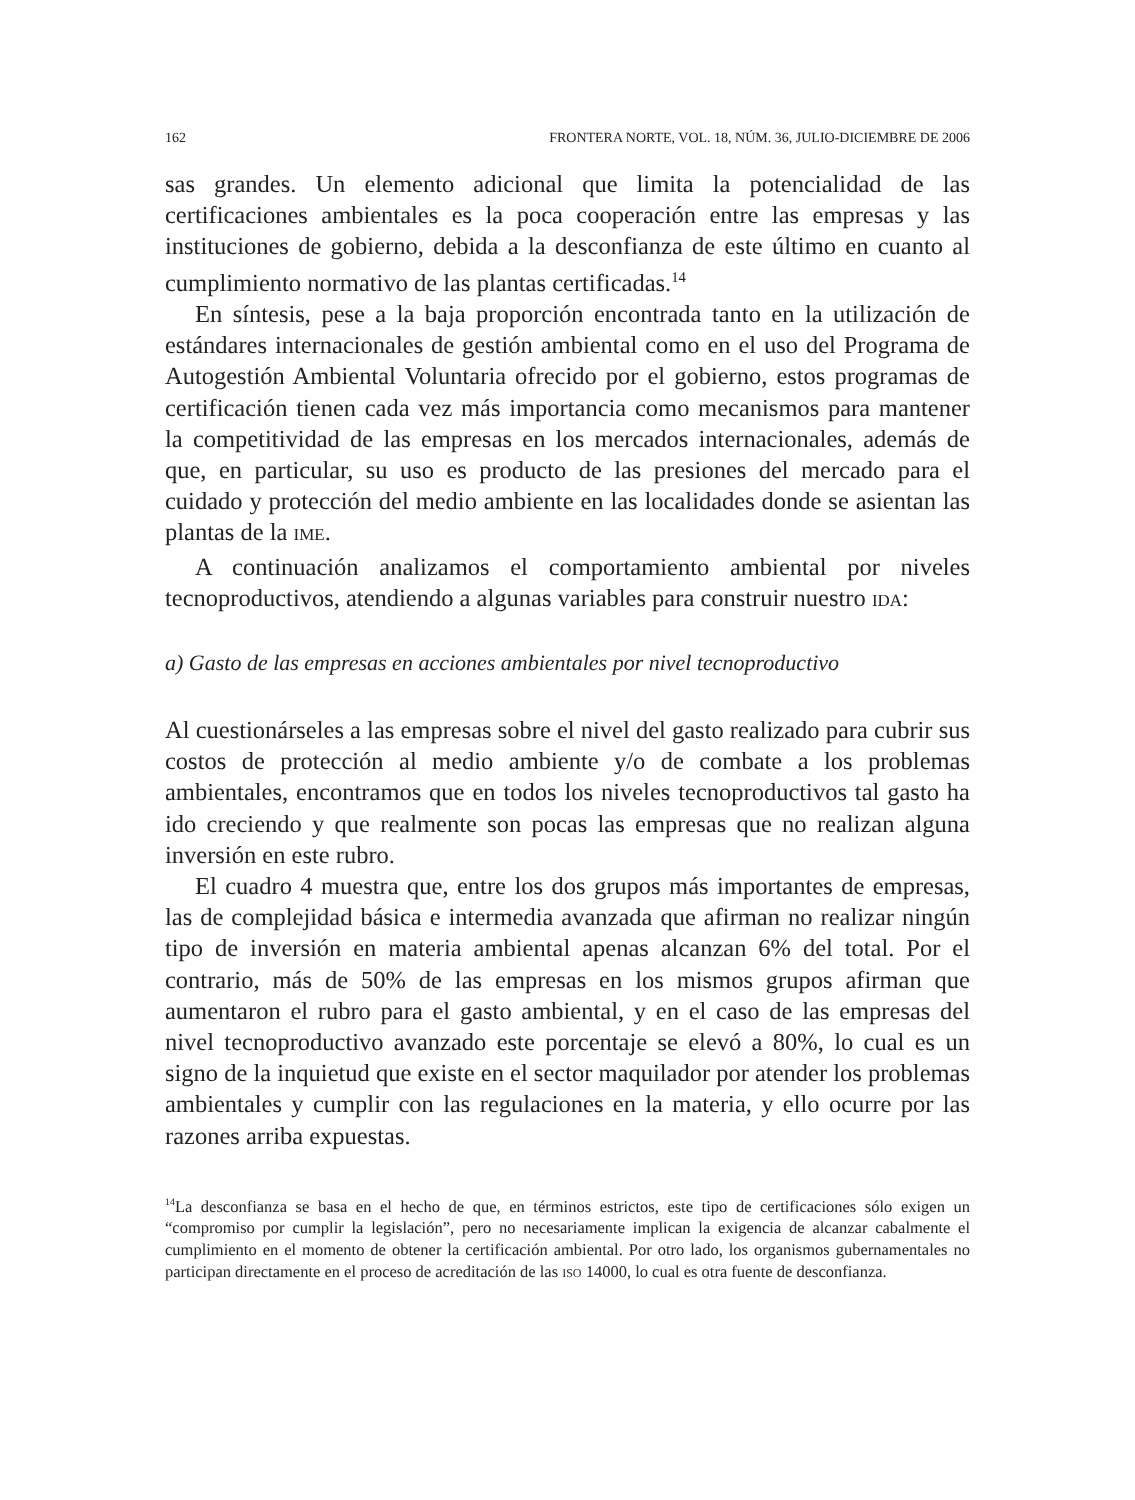162 FRONTERA NORTE, VOL. 18, NÚM. 36, JULIO-DICIEMBRE DE 2006
sas grandes. Un elemento adicional que limita la potencialidad de las certificaciones ambientales es la poca cooperación entre las empresas y las instituciones de gobierno, debida a la desconfianza de este último en cuanto al cumplimiento normativo de las plantas certificadas.<sup>14</sup>
En síntesis, pese a la baja proporción encontrada tanto en la utilización de estándares internacionales de gestión ambiental como en el uso del Programa de Autogestión Ambiental Voluntaria ofrecido por el gobierno, estos programas de certificación tienen cada vez más importancia como mecanismos para mantener la competitividad de las empresas en los mercados internacionales, además de que, en particular, su uso es producto de las presiones del mercado para el cuidado y protección del medio ambiente en las localidades donde se asientan las plantas de la IME.
A continuación analizamos el comportamiento ambiental por niveles tecnoproductivos, atendiendo a algunas variables para construir nuestro IDA:
a) Gasto de las empresas en acciones ambientales por nivel tecnoproductivo
Al cuestionárseles a las empresas sobre el nivel del gasto realizado para cubrir sus costos de protección al medio ambiente y/o de combate a los problemas ambientales, encontramos que en todos los niveles tecnoproductivos tal gasto ha ido creciendo y que realmente son pocas las empresas que no realizan alguna inversión en este rubro.
El cuadro 4 muestra que, entre los dos grupos más importantes de empresas, las de complejidad básica e intermedia avanzada que afirman no realizar ningún tipo de inversión en materia ambiental apenas alcanzan 6% del total. Por el contrario, más de 50% de las empresas en los mismos grupos afirman que aumentaron el rubro para el gasto ambiental, y en el caso de las empresas del nivel tecnoproductivo avanzado este porcentaje se elevó a 80%, lo cual es un signo de la inquietud que existe en el sector maquilador por atender los problemas ambientales y cumplir con las regulaciones en la materia, y ello ocurre por las razones arriba expuestas.
<sup>14</sup> La desconfianza se basa en el hecho de que, en términos estrictos, este tipo de certificaciones sólo exigen un “compromiso por cumplir la legislación”, pero no necesariamente implican la exigencia de alcanzar cabalmente el cumplimiento en el momento de obtener la certificación ambiental. Por otro lado, los organismos gubernamentales no participan directamente en el proceso de acreditación de las ISO 14000, lo cual es otra fuente de desconfianza.